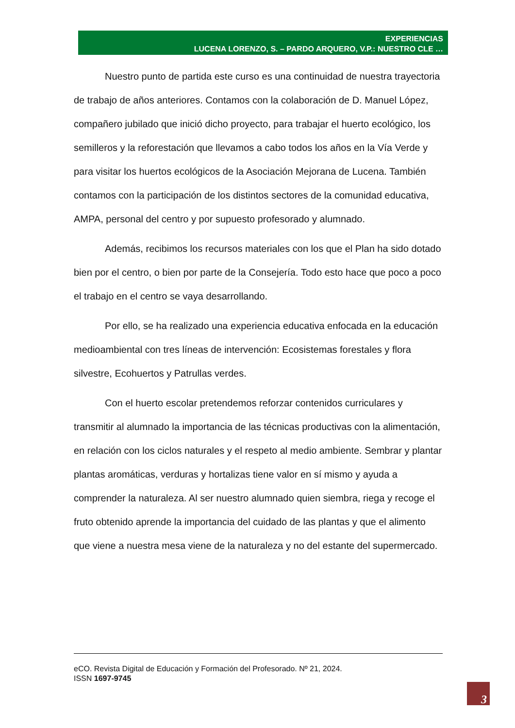EXPERIENCIAS
LUCENA LORENZO, S. – PARDO ARQUERO, V.P.: NUESTRO CLE …
Nuestro punto de partida este curso es una continuidad de nuestra trayectoria de trabajo de años anteriores. Contamos con la colaboración de D. Manuel López, compañero jubilado que inició dicho proyecto, para trabajar el huerto ecológico, los semilleros y la reforestación que llevamos a cabo todos los años en la Vía Verde y para visitar los huertos ecológicos de la Asociación Mejorana de Lucena. También contamos con la participación de los distintos sectores de la comunidad educativa, AMPA, personal del centro y por supuesto profesorado y alumnado.
Además, recibimos los recursos materiales con los que el Plan ha sido dotado bien por el centro, o bien por parte de la Consejería. Todo esto hace que poco a poco el trabajo en el centro se vaya desarrollando.
Por ello, se ha realizado una experiencia educativa enfocada en la educación medioambiental con tres líneas de intervención: Ecosistemas forestales y flora silvestre, Ecohuertos y Patrullas verdes.
Con el huerto escolar pretendemos reforzar contenidos curriculares y transmitir al alumnado la importancia de las técnicas productivas con la alimentación, en relación con los ciclos naturales y el respeto al medio ambiente. Sembrar y plantar plantas aromáticas, verduras y hortalizas tiene valor en sí mismo y ayuda a comprender la naturaleza. Al ser nuestro alumnado quien siembra, riega y recoge el fruto obtenido aprende la importancia del cuidado de las plantas y que el alimento que viene a nuestra mesa viene de la naturaleza y no del estante del supermercado.
eCO. Revista Digital de Educación y Formación del Profesorado. Nº 21, 2024.
ISSN 1697-9745
3